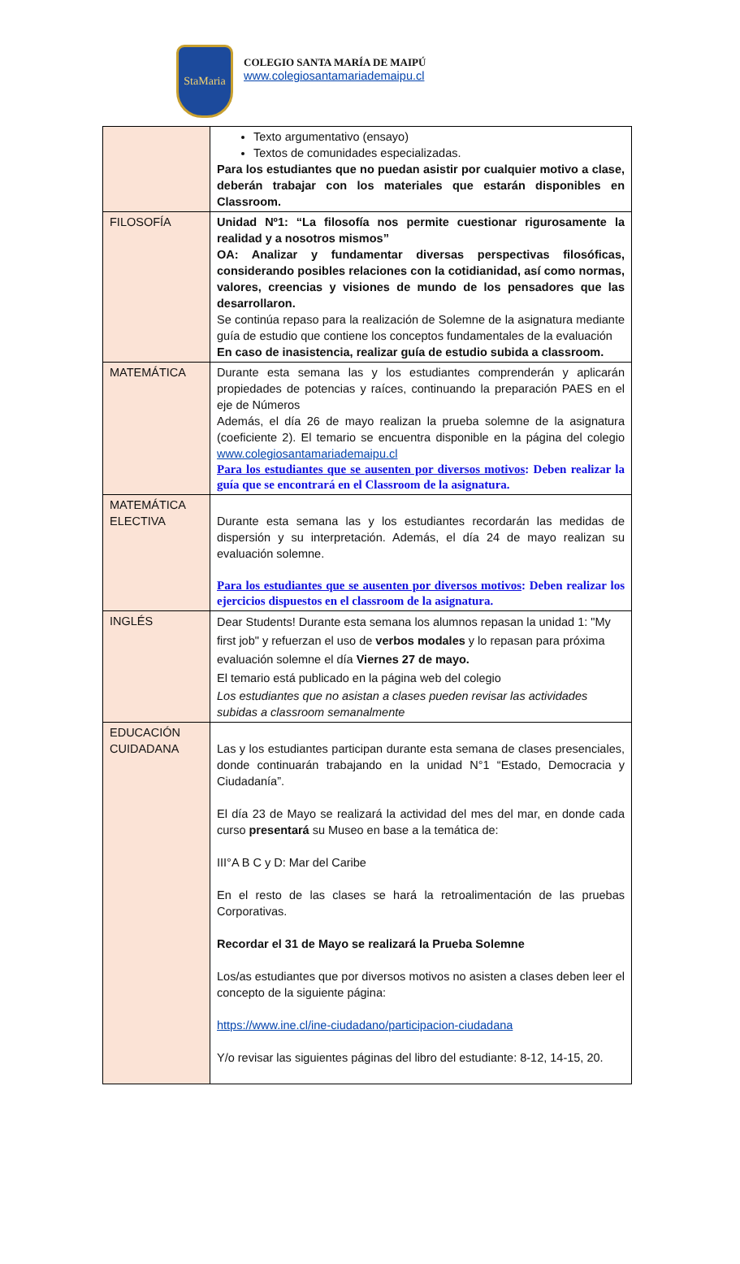StaMaria
COLEGIO SANTA MARÍA DE MAIPÚ
www.colegiosantamariademaipu.cl
| | Texto argumentativo (ensayo) Textos de comunidades especializadas. Para los estudiantes que no puedan asistir por cualquier motivo a clase, deberán trabajar con los materiales que estarán disponibles en Classroom. |
| FILOSOFÍA | Unidad Nº1: “La filosofía nos permite cuestionar rigurosamente la realidad y a nosotros mismos” OA: Analizar y fundamentar diversas perspectivas filosóficas, considerando posibles relaciones con la cotidianidad, así como normas, valores, creencias y visiones de mundo de los pensadores que las desarrollaron. Se continúa repaso para la realización de Solemne de la asignatura mediante guía de estudio que contiene los conceptos fundamentales de la evaluación En caso de inasistencia, realizar guía de estudio subida a classroom. |
| MATEMÁTICA | Durante esta semana las y los estudiantes comprenderán y aplicarán propiedades de potencias y raíces, continuando la preparación PAES en el eje de Números Además, el día 26 de mayo realizan la prueba solemne de la asignatura (coeficiente 2). El temario se encuentra disponible en la página del colegio www.colegiosantamariademaipu.cl Para los estudiantes que se ausenten por diversos motivos : Deben realizar la guía que se encontrará en el Classroom de la asignatura. |
| MATEMÁTICA ELECTIVA | Durante esta semana las y los estudiantes recordarán las medidas de dispersión y su interpretación. Además, el día 24 de mayo realizan su evaluación solemne. Para los estudiantes que se ausenten por diversos motivos : Deben realizar los ejercicios dispuestos en el classroom de la asignatura. |
| INGLÉS | Dear Students! Durante esta semana los alumnos repasan la unidad 1: "My first job" y refuerzan el uso de verbos modales y lo repasan para próxima evaluación solemne el día Viernes 27 de mayo. El temario está publicado en la página web del colegio Los estudiantes que no asistan a clases pueden revisar las actividades subidas a classroom semanalmente |
| EDUCACIÓN CUIDADANA | Las y los estudiantes participan durante esta semana de clases presenciales, donde continuarán trabajando en la unidad N°1 “Estado, Democracia y Ciudadanía”. El día 23 de Mayo se realizará la actividad del mes del mar, en donde cada curso presentará su Museo en base a la temática de: III°A B C y D: Mar del Caribe En el resto de las clases se hará la retroalimentación de las pruebas Corporativas. Recordar el 31 de Mayo se realizará la Prueba Solemne Los/as estudiantes que por diversos motivos no asisten a clases deben leer el concepto de la siguiente página: https://www.ine.cl/ine-ciudadano/participacion-ciudadana Y/o revisar las siguientes páginas del libro del estudiante: 8-12, 14-15, 20. |